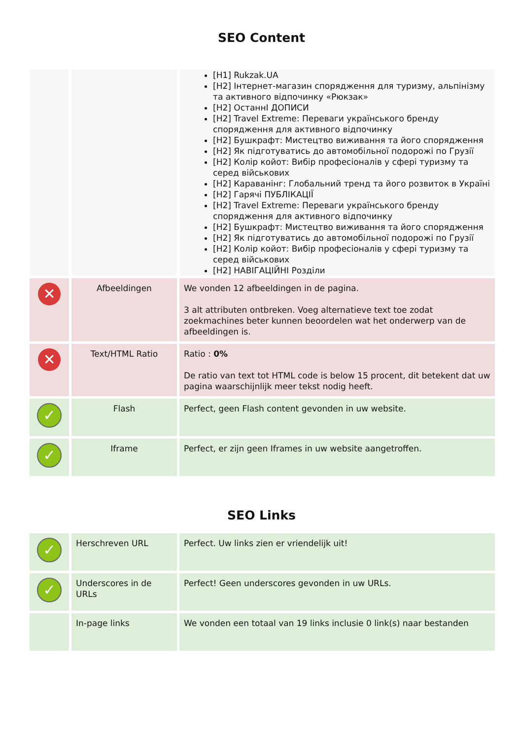SEO Content
| | | [H1] Rukzak.UA [H2] Інтернет-магазин спорядження для туризму, альпінізму та активного відпочинку «Рюкзак» [H2] ОстаннІ ДОПИСИ [H2] Travel Extreme: Переваги українського бренду спорядження для активного відпочинку [H2] Бушкрафт: Мистецтво виживання та його спорядження [H2] Як підготуватись до автомобільної подорожі по Грузії [H2] Колір койот: Вибір професіоналів у сфері туризму та серед військових [H2] Караванінг: Глобальний тренд та його розвиток в Україні [H2] Гарячі ПУБЛІКАЦІЇ [H2] Travel Extreme: Переваги українського бренду спорядження для активного відпочинку [H2] Бушкрафт: Мистецтво виживання та його спорядження [H2] Як підготуватись до автомобільної подорожі по Грузії [H2] Колір койот: Вибір професіоналів у сфері туризму та серед військових [H2] НАВІГАЦІЙНІ Розділи |
| ✕ | Afbeeldingen | We vonden 12 afbeeldingen in de pagina. 3 alt attributen ontbreken. Voeg alternatieve text toe zodat zoekmachines beter kunnen beoordelen wat het onderwerp van de afbeeldingen is. |
| ✕ | Text/HTML Ratio | Ratio : 0% De ratio van text tot HTML code is below 15 procent, dit betekent dat uw pagina waarschijnlijk meer tekst nodig heeft. |
| ✓ | Flash | Perfect, geen Flash content gevonden in uw website. |
| ✓ | Iframe | Perfect, er zijn geen Iframes in uw website aangetroffen. |
SEO Links
| ✓ | Herschreven URL | Perfect. Uw links zien er vriendelijk uit! |
| ✓ | Underscores in de URLs | Perfect! Geen underscores gevonden in uw URLs. |
| | In-page links | We vonden een totaal van 19 links inclusie 0 link(s) naar bestanden |